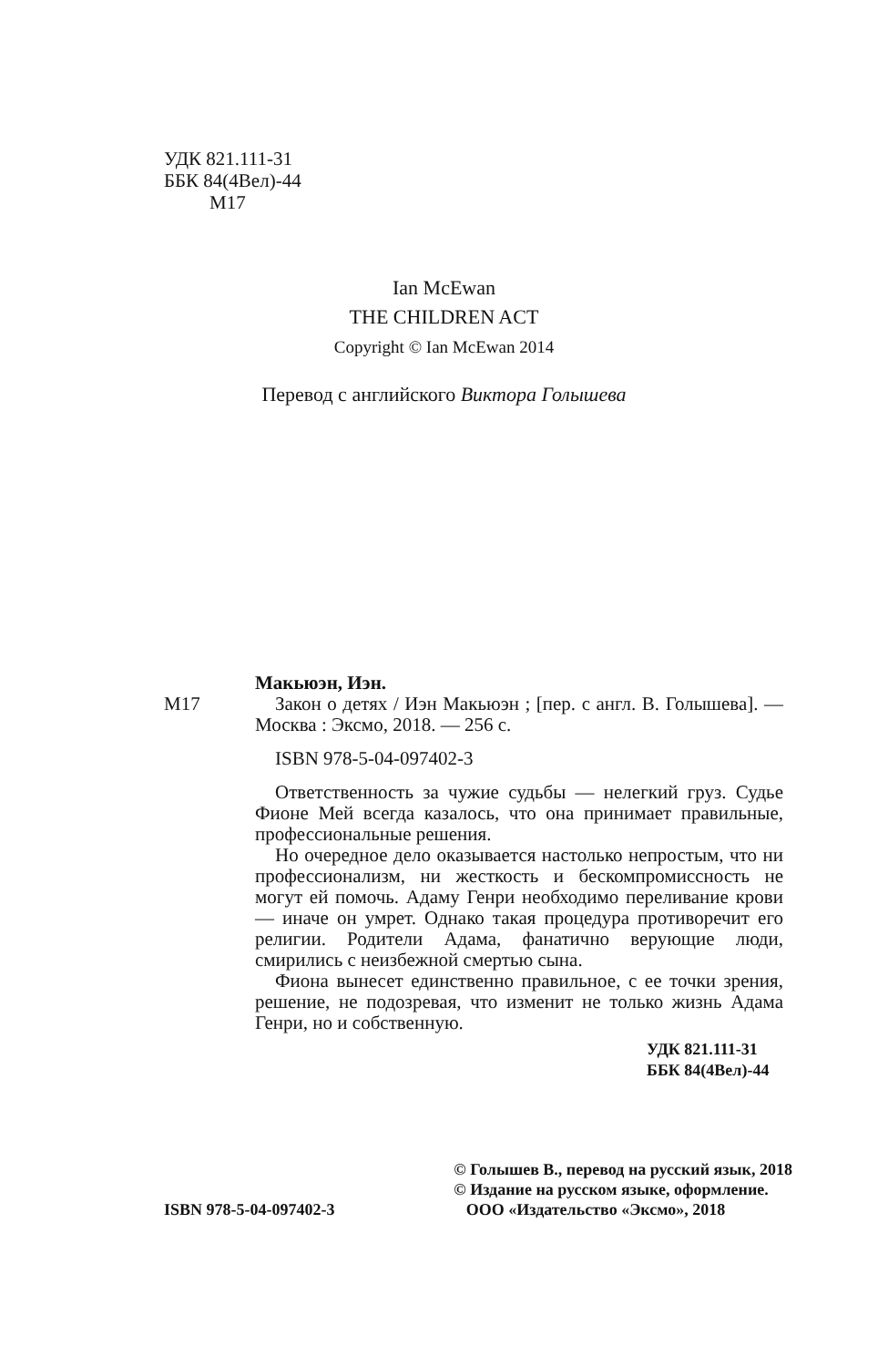УДК 821.111-31
ББК 84(4Вел)-44
М17
Ian McEwan
THE CHILDREN ACT
Copyright © Ian McEwan 2014
Перевод с английского Виктора Голышева
Макьюэн, Иэн.
М17 Закон о детях / Иэн Макьюэн ; [пер. с англ. В. Голышева]. — Москва : Эксмо, 2018. — 256 с.
ISBN 978-5-04-097402-3
Ответственность за чужие судьбы — нелегкий груз. Судье Фионе Мей всегда казалось, что она принимает правильные, профессиональные решения.
Но очередное дело оказывается настолько непростым, что ни профессионализм, ни жесткость и бескомпромиссность не могут ей помочь. Адаму Генри необходимо переливание крови — иначе он умрет. Однако такая процедура противоречит его религии. Родители Адама, фанатично верующие люди, смирились с неизбежной смертью сына.
Фиона вынесет единственно правильное, с ее точки зрения, решение, не подозревая, что изменит не только жизнь Адама Генри, но и собственную.
УДК 821.111-31
ББК 84(4Вел)-44
ISBN 978-5-04-097402-3
© Голышев В., перевод на русский язык, 2018
© Издание на русском языке, оформление.
ООО «Издательство «Эксмо», 2018